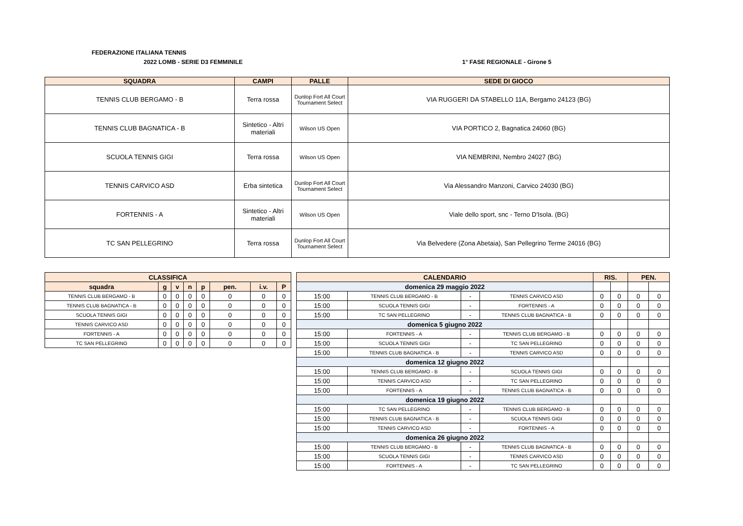FEDERAZIONE ITALIANA TENNIS
2022 LOMB - SERIE D3 FEMMINILE 1° FASE REGIONALE - Girone 5
| SQUADRA | CAMPI | PALLE | SEDE DI GIOCO |
| --- | --- | --- | --- |
| TENNIS CLUB BERGAMO - B | Terra rossa | Dunlop Fort All Court Tournament Select | VIA RUGGERI DA STABELLO 11A, Bergamo 24123 (BG) |
| TENNIS CLUB BAGNATICA - B | Sintetico - Altri materiali | Wilson US Open | VIA PORTICO 2, Bagnatica 24060 (BG) |
| SCUOLA TENNIS GIGI | Terra rossa | Wilson US Open | VIA NEMBRINI, Nembro 24027 (BG) |
| TENNIS CARVICO ASD | Erba sintetica | Dunlop Fort All Court Tournament Select | Via Alessandro Manzoni, Carvico 24030 (BG) |
| FORTENNIS - A | Sintetico - Altri materiali | Wilson US Open | Viale dello sport, snc - Terno D'Isola. (BG) |
| TC SAN PELLEGRINO | Terra rossa | Dunlop Fort All Court Tournament Select | Via Belvedere (Zona Abetaia), San Pellegrino Terme 24016 (BG) |
| CLASSIFICA | | | | | | | |
| --- | --- | --- | --- | --- | --- | --- | --- |
| squadra | g | v | n | p | pen. | i.v. | P |
| TENNIS CLUB BERGAMO - B | 0 | 0 | 0 | 0 | 0 | 0 | 0 |
| TENNIS CLUB BAGNATICA - B | 0 | 0 | 0 | 0 | 0 | 0 | 0 |
| SCUOLA TENNIS GIGI | 0 | 0 | 0 | 0 | 0 | 0 | 0 |
| TENNIS CARVICO ASD | 0 | 0 | 0 | 0 | 0 | 0 | 0 |
| FORTENNIS - A | 0 | 0 | 0 | 0 | 0 | 0 | 0 |
| TC SAN PELLEGRINO | 0 | 0 | 0 | 0 | 0 | 0 | 0 |
| CALENDARIO | | | | RIS. | | PEN. | |
| --- | --- | --- | --- | --- | --- | --- | --- |
| domenica 29 maggio 2022 | | | | | | | |
| 15:00 | TENNIS CLUB BERGAMO - B | - | TENNIS CARVICO ASD | 0 | 0 | 0 | 0 |
| 15:00 | SCUOLA TENNIS GIGI | - | FORTENNIS - A | 0 | 0 | 0 | 0 |
| 15:00 | TC SAN PELLEGRINO | - | TENNIS CLUB BAGNATICA - B | 0 | 0 | 0 | 0 |
| domenica 5 giugno 2022 | | | | | | | |
| 15:00 | FORTENNIS - A | - | TENNIS CLUB BERGAMO - B | 0 | 0 | 0 | 0 |
| 15:00 | SCUOLA TENNIS GIGI | - | TC SAN PELLEGRINO | 0 | 0 | 0 | 0 |
| 15:00 | TENNIS CLUB BAGNATICA - B | - | TENNIS CARVICO ASD | 0 | 0 | 0 | 0 |
| domenica 12 giugno 2022 | | | | | | | |
| 15:00 | TENNIS CLUB BERGAMO - B | - | SCUOLA TENNIS GIGI | 0 | 0 | 0 | 0 |
| 15:00 | TENNIS CARVICO ASD | - | TC SAN PELLEGRINO | 0 | 0 | 0 | 0 |
| 15:00 | FORTENNIS - A | - | TENNIS CLUB BAGNATICA - B | 0 | 0 | 0 | 0 |
| domenica 19 giugno 2022 | | | | | | | |
| 15:00 | TC SAN PELLEGRINO | - | TENNIS CLUB BERGAMO - B | 0 | 0 | 0 | 0 |
| 15:00 | TENNIS CLUB BAGNATICA - B | - | SCUOLA TENNIS GIGI | 0 | 0 | 0 | 0 |
| 15:00 | TENNIS CARVICO ASD | - | FORTENNIS - A | 0 | 0 | 0 | 0 |
| domenica 26 giugno 2022 | | | | | | | |
| 15:00 | TENNIS CLUB BERGAMO - B | - | TENNIS CLUB BAGNATICA - B | 0 | 0 | 0 | 0 |
| 15:00 | SCUOLA TENNIS GIGI | - | TENNIS CARVICO ASD | 0 | 0 | 0 | 0 |
| 15:00 | FORTENNIS - A | - | TC SAN PELLEGRINO | 0 | 0 | 0 | 0 |